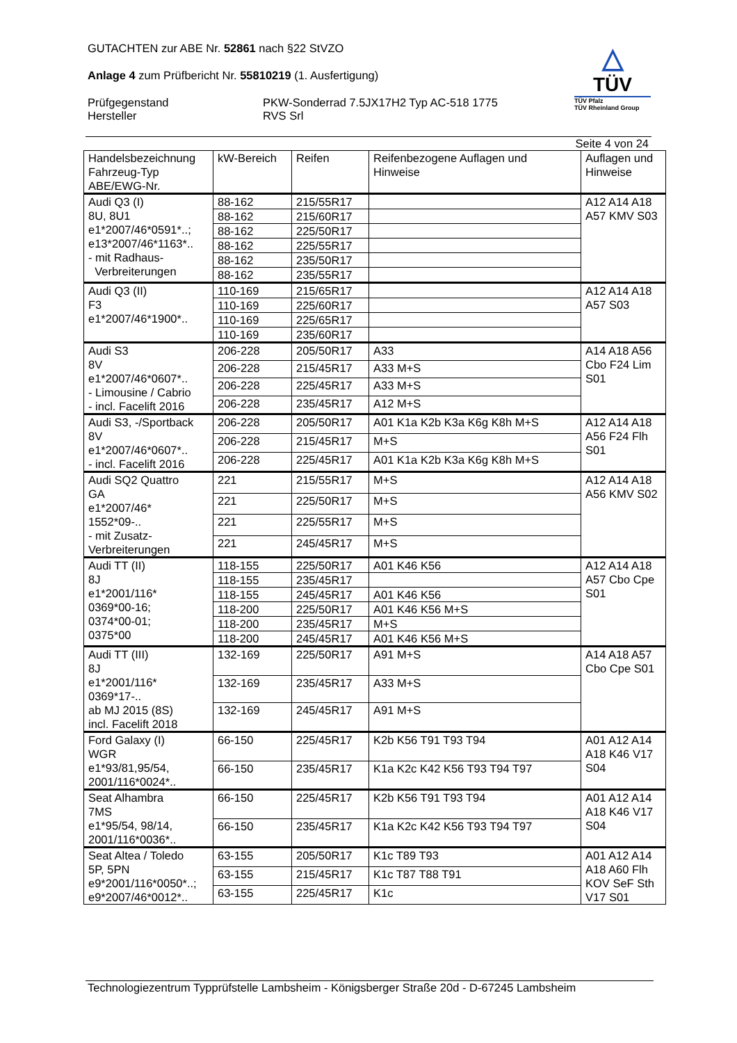GUTACHTEN zur ABE Nr. 52861 nach §22 StVZO
Anlage 4 zum Prüfbericht Nr. 55810219 (1. Ausfertigung)
Prüfgegenstand
Hersteller
PKW-Sonderrad 7.5JX17H2 Typ AC-518 1775
RVS Srl
△
TÜV
TÜV Pfalz
TÜV Rheinland Group
Seite 4 von 24
| Handelsbezeichnung Fahrzeug-Typ ABE/EWG-Nr. | kW-Bereich | Reifen | Reifenbezogene Auflagen und Hinweise | Auflagen und Hinweise |
| --- | --- | --- | --- | --- |
| Audi Q3 (I) 8U, 8U1 e1*2007/46*0591*..; e13*2007/46*1163*.. - mit Radhaus- Verbreiterungen | 88-162 | 215/55R17 | | A12 A14 A18 A57 KMV S03 |
| | 88-162 | 215/60R17 | | |
| | 88-162 | 225/50R17 | | |
| | 88-162 | 225/55R17 | | |
| | 88-162 | 235/50R17 | | |
| | 88-162 | 235/55R17 | | |
| Audi Q3 (II) F3 e1*2007/46*1900*.. | 110-169 | 215/65R17 | | A12 A14 A18 A57 S03 |
| | 110-169 | 225/60R17 | | |
| | 110-169 | 225/65R17 | | |
| | 110-169 | 235/60R17 | | |
| Audi S3 8V e1*2007/46*0607*.. - Limousine / Cabrio - incl. Facelift 2016 | 206-228 | 205/50R17 | A33 | A14 A18 A56 Cbo F24 Lim S01 |
| | 206-228 | 215/45R17 | A33 M+S | |
| | 206-228 | 225/45R17 | A33 M+S | |
| | 206-228 | 235/45R17 | A12 M+S | |
| Audi S3, -/Sportback 8V e1*2007/46*0607*.. - incl. Facelift 2016 | 206-228 | 205/50R17 | A01 K1a K2b K3a K6g K8h M+S | A12 A14 A18 A56 F24 Flh S01 |
| | 206-228 | 215/45R17 | M+S | |
| | 206-228 | 225/45R17 | A01 K1a K2b K3a K6g K8h M+S | |
| Audi SQ2 Quattro GA e1*2007/46* 1552*09-.. - mit Zusatz- Verbreiterungen | 221 | 215/55R17 | M+S | A12 A14 A18 A56 KMV S02 |
| | 221 | 225/50R17 | M+S | |
| | 221 | 225/55R17 | M+S | |
| | 221 | 245/45R17 | M+S | |
| Audi TT (II) 8J e1*2001/116* 0369*00-16; 0374*00-01; 0375*00 | 118-155 | 225/50R17 | A01 K46 K56 | A12 A14 A18 A57 Cbo Cpe S01 |
| | 118-155 | 235/45R17 | | |
| | 118-155 | 245/45R17 | A01 K46 K56 | |
| | 118-200 | 225/50R17 | A01 K46 K56 M+S | |
| | 118-200 | 235/45R17 | M+S | |
| | 118-200 | 245/45R17 | A01 K46 K56 M+S | |
| Audi TT (III) 8J e1*2001/116* 0369*17-.. ab MJ 2015 (8S) incl. Facelift 2018 | 132-169 | 225/50R17 | A91 M+S | A14 A18 A57 Cbo Cpe S01 |
| | 132-169 | 235/45R17 | A33 M+S | |
| | 132-169 | 245/45R17 | A91 M+S | |
| Ford Galaxy (I) WGR e1*93/81,95/54, 2001/116*0024*.. | 66-150 | 225/45R17 | K2b K56 T91 T93 T94 | A01 A12 A14 A18 K46 V17 S04 |
| | 66-150 | 235/45R17 | K1a K2c K42 K56 T93 T94 T97 | |
| Seat Alhambra 7MS e1*95/54, 98/14, 2001/116*0036*.. | 66-150 | 225/45R17 | K2b K56 T91 T93 T94 | A01 A12 A14 A18 K46 V17 S04 |
| | 66-150 | 235/45R17 | K1a K2c K42 K56 T93 T94 T97 | |
| Seat Altea / Toledo 5P, 5PN e9*2001/116*0050*..; e9*2007/46*0012*.. | 63-155 | 205/50R17 | K1c T89 T93 | A01 A12 A14 A18 A60 Flh KOV SeF Sth V17 S01 |
| | 63-155 | 215/45R17 | K1c T87 T88 T91 | |
| | 63-155 | 225/45R17 | K1c | |
Technologiezentrum Typprüfstelle Lambsheim - Königsberger Straße 20d - D-67245 Lambsheim